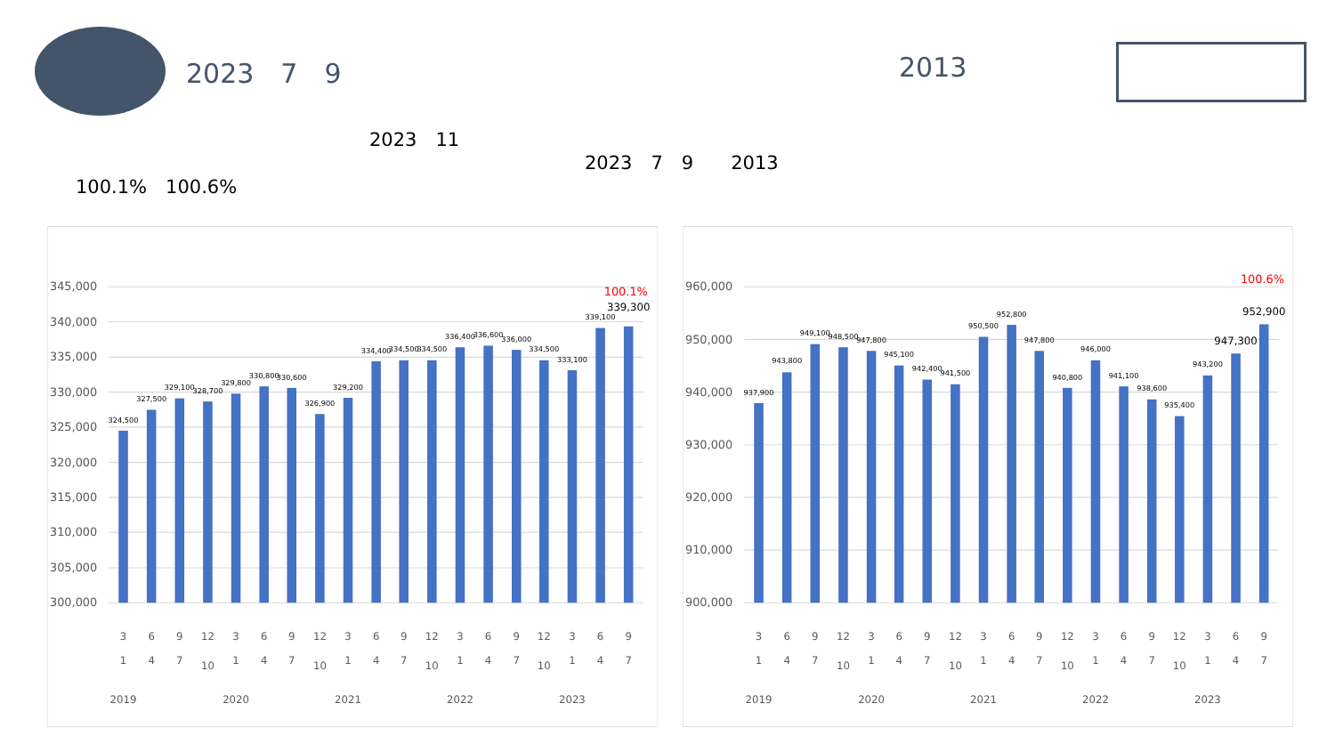2023　7　9 2013
2023　11
2023　7　9　　2013
100.1%　100.6%
345,000
340,000
335,000
330,000
325,000
320,000
315,000
310,000
305,000
300,000
324,500
327,500
329,100
328,700
329,800
330,800
330,600
326,900
329,200
334,400
334,500
334,500
336,400
336,600
336,000
334,500
333,100
339,100
339,300
100.1%
3
6
9
12
3
6
9
12
3
6
9
12
3
6
9
12
3
6
9
1
4
7
10
1
4
7
10
1
4
7
10
1
4
7
10
1
4
7
2019
2020
2021
2022
2023
960,000
950,000
940,000
930,000
920,000
910,000
900,000
937,900
943,800
949,100
948,500
947,800
945,100
942,400
941,500
950,500
952,800
947,800
940,800
946,000
941,100
938,600
935,400
943,200
947,300
952,900
100.6%
3
6
9
12
3
6
9
12
3
6
9
12
3
6
9
12
3
6
9
1
4
7
10
1
4
7
10
1
4
7
10
1
4
7
10
1
4
7
2019
2020
2021
2022
2023